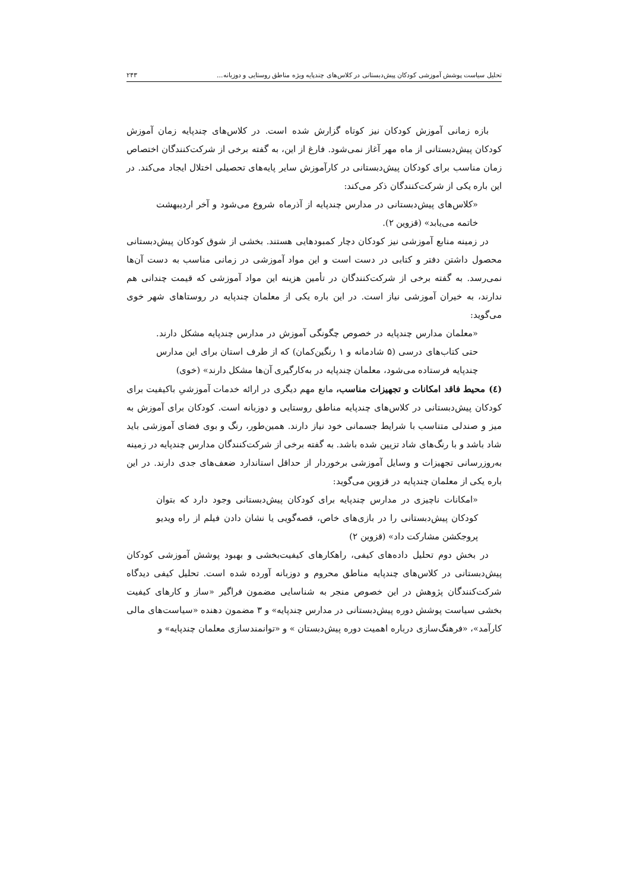تحلیل سیاست پوشش آموزشی کودکان پیش‌دبستانی در کلاس‌های چندپایه ویژه مناطق روستایی و دوزبانه... ۲۴۳
بازه زمانی آموزش کودکان نیز کوتاه گزارش شده است. در کلاس‌های چندپایه زمان آموزش کودکان پیش‌دبستانی از ماه مهر آغاز نمی‌شود. فارغ از این، به گفته برخی از شرکت‌کنندگان اختصاص زمان مناسب برای کودکان پیش‌دبستانی در کارآموزش سایر پایه‌های تحصیلی اختلال ایجاد می‌کند. در این باره یکی از شرکت‌کنندگان ذکر می‌کند:
«کلاس‌های پیش‌دبستانی در مدارس چندپایه از آذرماه شروع می‌شود و آخر اردیبهشت خاتمه می‌یابد» (قزوین ۲).
در زمینه منابع آموزشی نیز کودکان دچار کمبودهایی هستند. بخشی از شوق کودکان پیش‌دبستانی محصول داشتن دفتر و کتابی در دست است و این مواد آموزشی در زمانی مناسب به دست آن‌ها نمی‌رسد. به گفته برخی از شرکت‌کنندگان در تأمین هزینه این مواد آموزشی که قیمت چندانی هم ندارند، به خیران آموزشی نیاز است. در این باره یکی از معلمان چندپایه در روستاهای شهر خوی می‌گوید:
«معلمان مدارس چندپایه در خصوص چگونگی آموزش در مدارس چندپایه مشکل دارند. حتی کتاب‌های درسی (۵ شادمانه و ۱ رنگین‌کمان) که از طرف استان برای این مدارس چندپایه فرستاده می‌شود، معلمان چندپایه در به‌کارگیری آن‌ها مشکل دارند» (خوی)
(٤) محیط فاقد امکانات و تجهیزات مناسب، مانع مهم دیگری در ارائه خدمات آموزشیِ باکیفیت برای کودکان پیش‌دبستانی در کلاس‌های چندپایه مناطق روستایی و دوزبانه است. کودکان برای آموزش به میز و صندلی متناسب با شرایط جسمانی خود نیاز دارند. همین‌طور، رنگ و بوی فضای آموزشی باید شاد باشد و با رنگ‌های شاد تزیین شده باشد. به گفته برخی از شرکت‌کنندگان مدارس چندپایه در زمینه به‌روزرسانی تجهیزات و وسایل آموزشی برخوردار از حداقل استاندارد ضعف‌های جدی دارند. در این باره یکی از معلمان چندپایه در قزوین می‌گوید:
«امکانات ناچیزی در مدارس چندپایه برای کودکان پیش‌دبستانی وجود دارد که بتوان کودکان پیش‌دبستانی را در بازی‌های خاص، قصه‌گویی یا نشان دادن فیلم از راه ویدیو پروجکشن مشارکت داد» (قزوین ۲)
در بخش دوم تحلیل داده‌های کیفی، راهکارهای کیفیت‌بخشی و بهبود پوشش آموزشی کودکان پیش‌دبستانی در کلاس‌های چندپایه مناطق محروم و دوزبانه آورده شده است. تحلیل کیفی دیدگاه شرکت‌کنندگان پژوهش در این خصوص منجر به شناسایی مضمون فراگیر «ساز و کارهای کیفیت بخشی سیاست پوشش دوره پیش‌دبستانی در مدارس چندپایه» و ۳ مضمون دهنده «سیاست‌های مالی کارآمد»، «فرهنگ‌سازی درباره اهمیت دوره پیش‌دبستان » و «توانمندسازی معلمان چندپایه» و